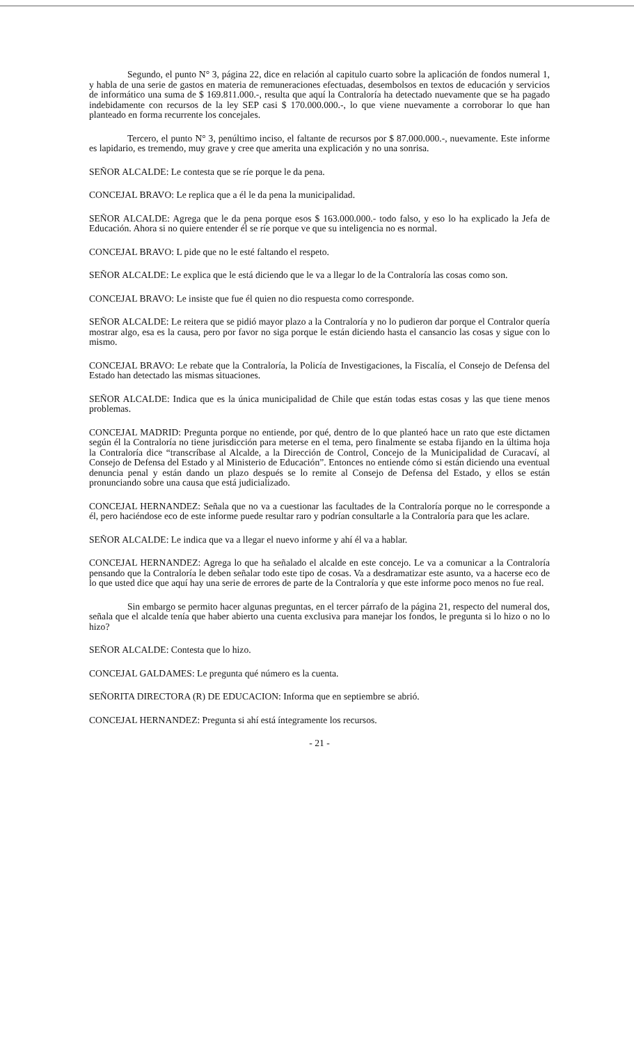Segundo, el punto N° 3, página 22, dice en relación al capitulo cuarto sobre la aplicación de fondos numeral 1, y habla de una serie de gastos en materia de remuneraciones efectuadas, desembolsos en textos de educación y servicios de informático una suma de $ 169.811.000.-, resulta que aquí la Contraloría ha detectado nuevamente que se ha pagado indebidamente con recursos de la ley SEP casi $ 170.000.000.-, lo que viene nuevamente a corroborar lo que han planteado en forma recurrente los concejales.
Tercero, el punto N° 3, penúltimo inciso, el faltante de recursos por $ 87.000.000.-, nuevamente. Este informe es lapidario, es tremendo, muy grave y cree que amerita una explicación y no una sonrisa.
SEÑOR ALCALDE: Le contesta que se ríe porque le da pena.
CONCEJAL BRAVO: Le replica que a él le da pena la municipalidad.
SEÑOR ALCALDE: Agrega que le da pena porque esos $ 163.000.000.- todo falso, y eso lo ha explicado la Jefa de Educación. Ahora si no quiere entender él se ríe porque ve que su inteligencia no es normal.
CONCEJAL BRAVO: L pide que no le esté faltando el respeto.
SEÑOR ALCALDE: Le explica que le está diciendo que le va a llegar lo de la Contraloría las cosas como son.
CONCEJAL BRAVO: Le insiste que fue él quien no dio respuesta como corresponde.
SEÑOR ALCALDE: Le reitera que se pidió mayor plazo a la Contraloría y no lo pudieron dar porque el Contralor quería mostrar algo, esa es la causa, pero por favor no siga porque le están diciendo hasta el cansancio las cosas y sigue con lo mismo.
CONCEJAL BRAVO: Le rebate que la Contraloría, la Policía de Investigaciones, la Fiscalía, el Consejo de Defensa del Estado han detectado las mismas situaciones.
SEÑOR ALCALDE: Indica que es la única municipalidad de Chile que están todas estas cosas y las que tiene menos problemas.
CONCEJAL MADRID: Pregunta porque no entiende, por qué, dentro de lo que planteó hace un rato que este dictamen según él la Contraloría no tiene jurisdicción para meterse en el tema, pero finalmente se estaba fijando en la última hoja la Contraloría dice “transcríbase al Alcalde, a la Dirección de Control, Concejo de la Municipalidad de Curacaví, al Consejo de Defensa del Estado y al Ministerio de Educación”. Entonces no entiende cómo si están diciendo una eventual denuncia penal y están dando un plazo después se lo remite al Consejo de Defensa del Estado, y ellos se están pronunciando sobre una causa que está judicializado.
CONCEJAL HERNANDEZ: Señala que no va a cuestionar las facultades de la Contraloría porque no le corresponde a él, pero haciéndose eco de este informe puede resultar raro y podrían consultarle a la Contraloría para que les aclare.
SEÑOR ALCALDE: Le indica que va a llegar el nuevo informe y ahí él va a hablar.
CONCEJAL HERNANDEZ: Agrega lo que ha señalado el alcalde en este concejo. Le va a comunicar a la Contraloría pensando que la Contraloría le deben señalar todo este tipo de cosas. Va a desdramatizar este asunto, va a hacerse eco de lo que usted dice que aquí hay una serie de errores de parte de la Contraloría y que este informe poco menos no fue real.
Sin embargo se permito hacer algunas preguntas, en el tercer párrafo de la página 21, respecto del numeral dos, señala que el alcalde tenía que haber abierto una cuenta exclusiva para manejar los fondos, le pregunta si lo hizo o no lo hizo?
SEÑOR ALCALDE: Contesta que lo hizo.
CONCEJAL GALDAMES: Le pregunta qué número es la cuenta.
SEÑORITA DIRECTORA (R) DE EDUCACION: Informa que en septiembre se abrió.
CONCEJAL HERNANDEZ: Pregunta si ahí está íntegramente los recursos.
- 21 -